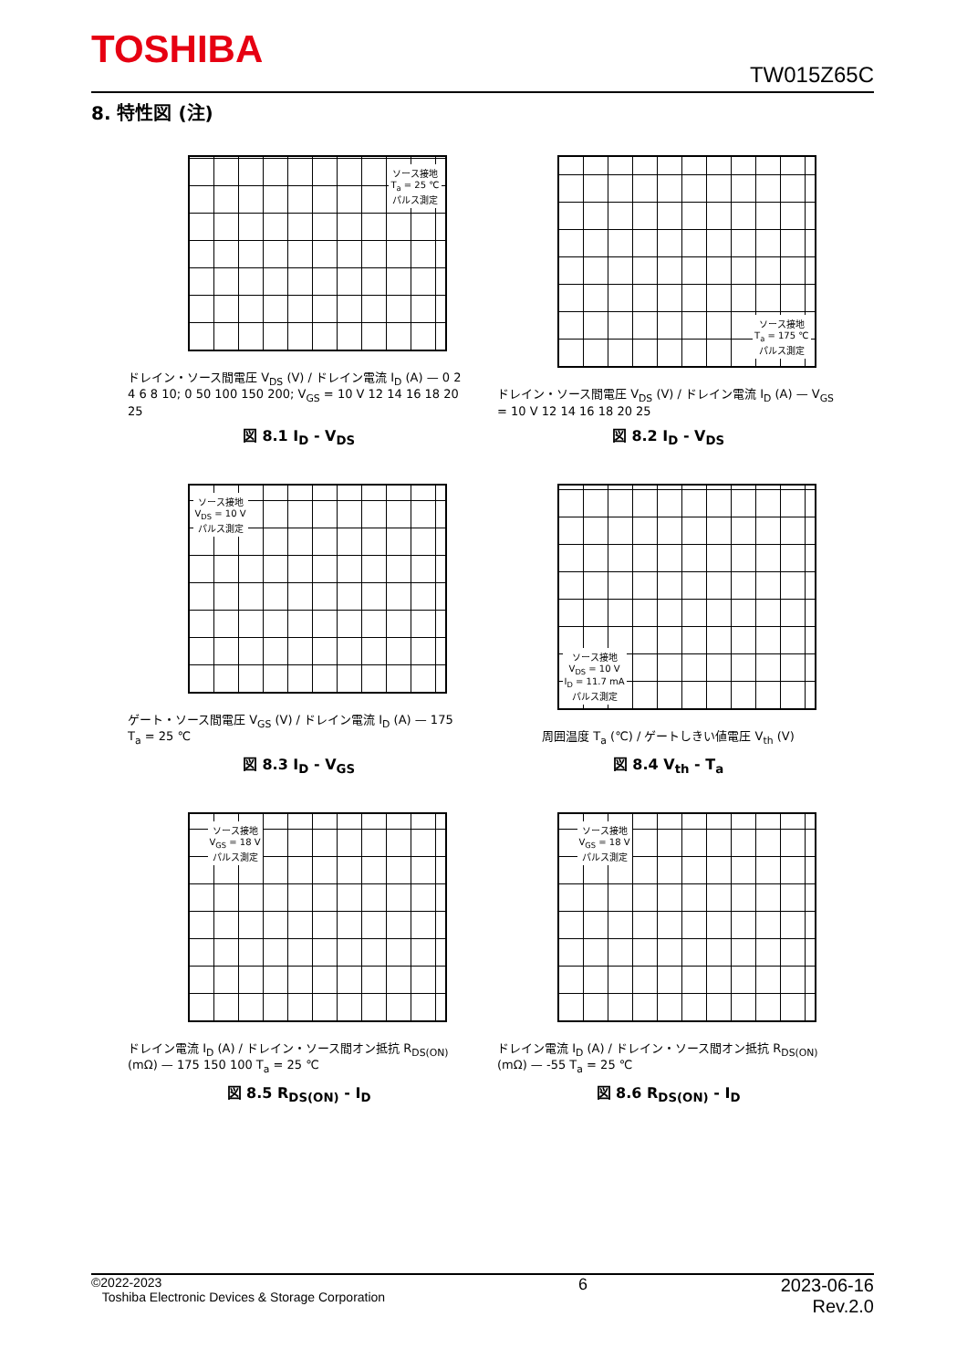TOSHIBA
TW015Z65C
8. 特性図 (注)
ソース接地
T<sub>a</sub> = 25 ℃
パルス測定
ドレイン・ソース間電圧 V<sub>DS</sub> (V) / ドレイン電流 I<sub>D</sub> (A) — 0 2 4 6 8 10; 0 50 100 150 200; V<sub>GS</sub> = 10 V 12 14 16 18 20 25
図 8.1 I<sub>D</sub> - V<sub>DS</sub>
ソース接地
T<sub>a</sub> = 175 ℃
パルス測定
ドレイン・ソース間電圧 V<sub>DS</sub> (V) / ドレイン電流 I<sub>D</sub> (A) — V<sub>GS</sub> = 10 V 12 14 16 18 20 25
図 8.2 I<sub>D</sub> - V<sub>DS</sub>
ソース接地
V<sub>DS</sub> = 10 V
パルス測定
ゲート・ソース間電圧 V<sub>GS</sub> (V) / ドレイン電流 I<sub>D</sub> (A) — 175 T<sub>a</sub> = 25 ℃
図 8.3 I<sub>D</sub> - V<sub>GS</sub>
ソース接地
V<sub>DS</sub> = 10 V
I<sub>D</sub> = 11.7 mA
パルス測定
周囲温度 T<sub>a</sub> (℃) / ゲートしきい値電圧 V<sub>th</sub> (V)
図 8.4 V<sub>th</sub> - T<sub>a</sub>
ソース接地
V<sub>GS</sub> = 18 V
パルス測定
ドレイン電流 I<sub>D</sub> (A) / ドレイン・ソース間オン抵抗 R<sub>DS(ON)</sub> (mΩ) — 175 150 100 T<sub>a</sub> = 25 ℃
図 8.5 R<sub>DS(ON)</sub> - I<sub>D</sub>
ソース接地
V<sub>GS</sub> = 18 V
パルス測定
ドレイン電流 I<sub>D</sub> (A) / ドレイン・ソース間オン抵抗 R<sub>DS(ON)</sub> (mΩ) — -55 T<sub>a</sub> = 25 ℃
図 8.6 R<sub>DS(ON)</sub> - I<sub>D</sub>
©2022-2023
Toshiba Electronic Devices & Storage Corporation
6 2023-06-16
Rev.2.0